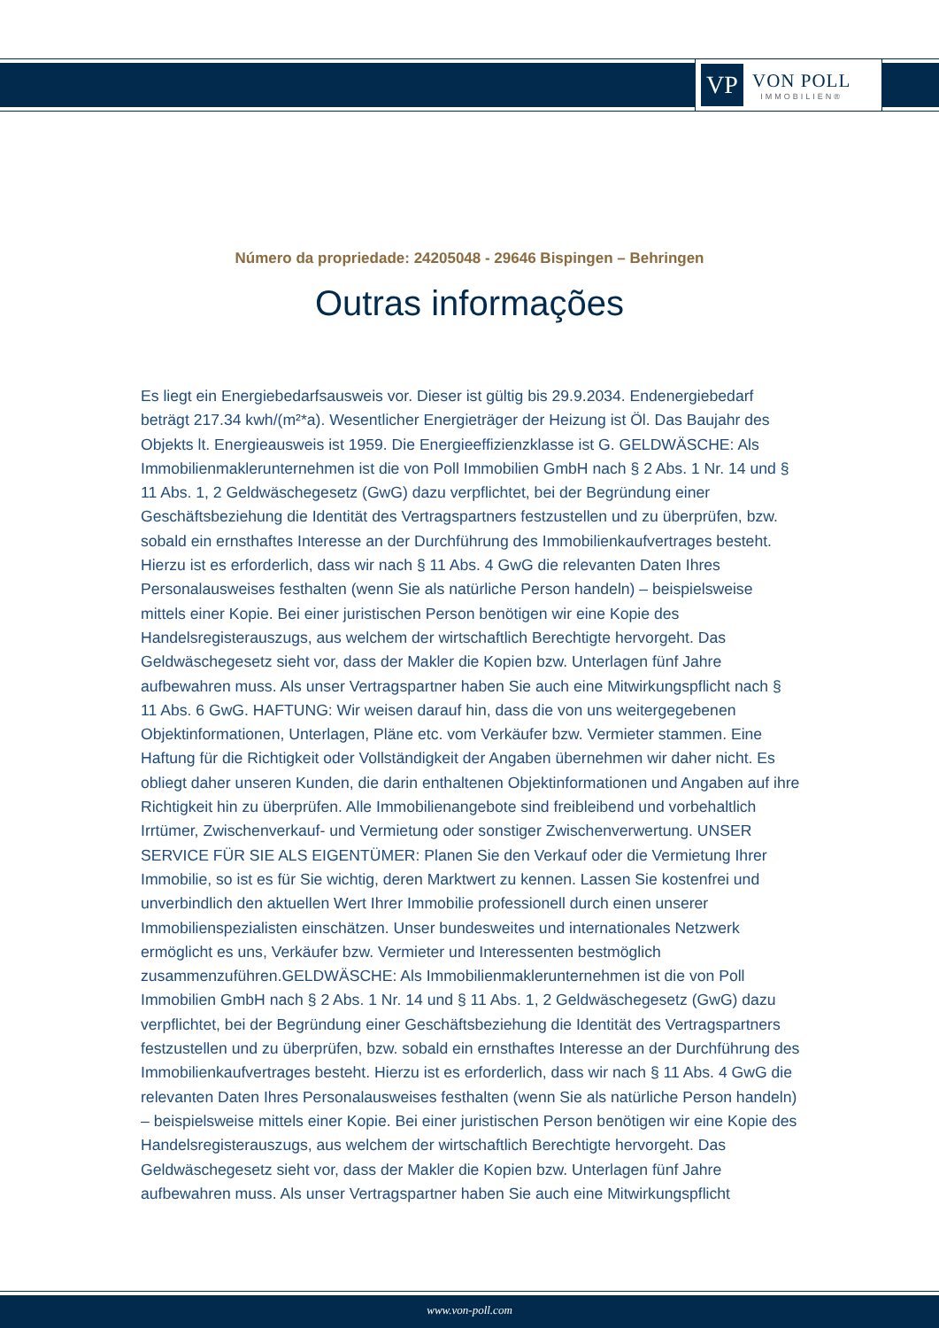VP
VON POLL
IMMOBILIEN®
Número da propriedade: 24205048 - 29646 Bispingen – Behringen
Outras informações
Es liegt ein Energiebedarfsausweis vor. Dieser ist gültig bis 29.9.2034. Endenergiebedarf beträgt 217.34 kwh/(m²*a). Wesentlicher Energieträger der Heizung ist Öl. Das Baujahr des Objekts lt. Energieausweis ist 1959. Die Energieeffizienzklasse ist G. GELDWÄSCHE: Als Immobilienmaklerunternehmen ist die von Poll Immobilien GmbH nach § 2 Abs. 1 Nr. 14 und § 11 Abs. 1, 2 Geldwäschegesetz (GwG) dazu verpflichtet, bei der Begründung einer Geschäftsbeziehung die Identität des Vertragspartners festzustellen und zu überprüfen, bzw. sobald ein ernsthaftes Interesse an der Durchführung des Immobilienkaufvertrages besteht. Hierzu ist es erforderlich, dass wir nach § 11 Abs. 4 GwG die relevanten Daten Ihres Personalausweises festhalten (wenn Sie als natürliche Person handeln) – beispielsweise mittels einer Kopie. Bei einer juristischen Person benötigen wir eine Kopie des Handelsregisterauszugs, aus welchem der wirtschaftlich Berechtigte hervorgeht. Das Geldwäschegesetz sieht vor, dass der Makler die Kopien bzw. Unterlagen fünf Jahre aufbewahren muss. Als unser Vertragspartner haben Sie auch eine Mitwirkungspflicht nach § 11 Abs. 6 GwG. HAFTUNG: Wir weisen darauf hin, dass die von uns weitergegebenen Objektinformationen, Unterlagen, Pläne etc. vom Verkäufer bzw. Vermieter stammen. Eine Haftung für die Richtigkeit oder Vollständigkeit der Angaben übernehmen wir daher nicht. Es obliegt daher unseren Kunden, die darin enthaltenen Objektinformationen und Angaben auf ihre Richtigkeit hin zu überprüfen. Alle Immobilienangebote sind freibleibend und vorbehaltlich Irrtümer, Zwischenverkauf- und Vermietung oder sonstiger Zwischenverwertung. UNSER SERVICE FÜR SIE ALS EIGENTÜMER: Planen Sie den Verkauf oder die Vermietung Ihrer Immobilie, so ist es für Sie wichtig, deren Marktwert zu kennen. Lassen Sie kostenfrei und unverbindlich den aktuellen Wert Ihrer Immobilie professionell durch einen unserer Immobilienspezialisten einschätzen. Unser bundesweites und internationales Netzwerk ermöglicht es uns, Verkäufer bzw. Vermieter und Interessenten bestmöglich zusammenzuführen.GELDWÄSCHE: Als Immobilienmaklerunternehmen ist die von Poll Immobilien GmbH nach § 2 Abs. 1 Nr. 14 und § 11 Abs. 1, 2 Geldwäschegesetz (GwG) dazu verpflichtet, bei der Begründung einer Geschäftsbeziehung die Identität des Vertragspartners festzustellen und zu überprüfen, bzw. sobald ein ernsthaftes Interesse an der Durchführung des Immobilienkaufvertrages besteht. Hierzu ist es erforderlich, dass wir nach § 11 Abs. 4 GwG die relevanten Daten Ihres Personalausweises festhalten (wenn Sie als natürliche Person handeln) – beispielsweise mittels einer Kopie. Bei einer juristischen Person benötigen wir eine Kopie des Handelsregisterauszugs, aus welchem der wirtschaftlich Berechtigte hervorgeht. Das Geldwäschegesetz sieht vor, dass der Makler die Kopien bzw. Unterlagen fünf Jahre aufbewahren muss. Als unser Vertragspartner haben Sie auch eine Mitwirkungspflicht
www.von-poll.com